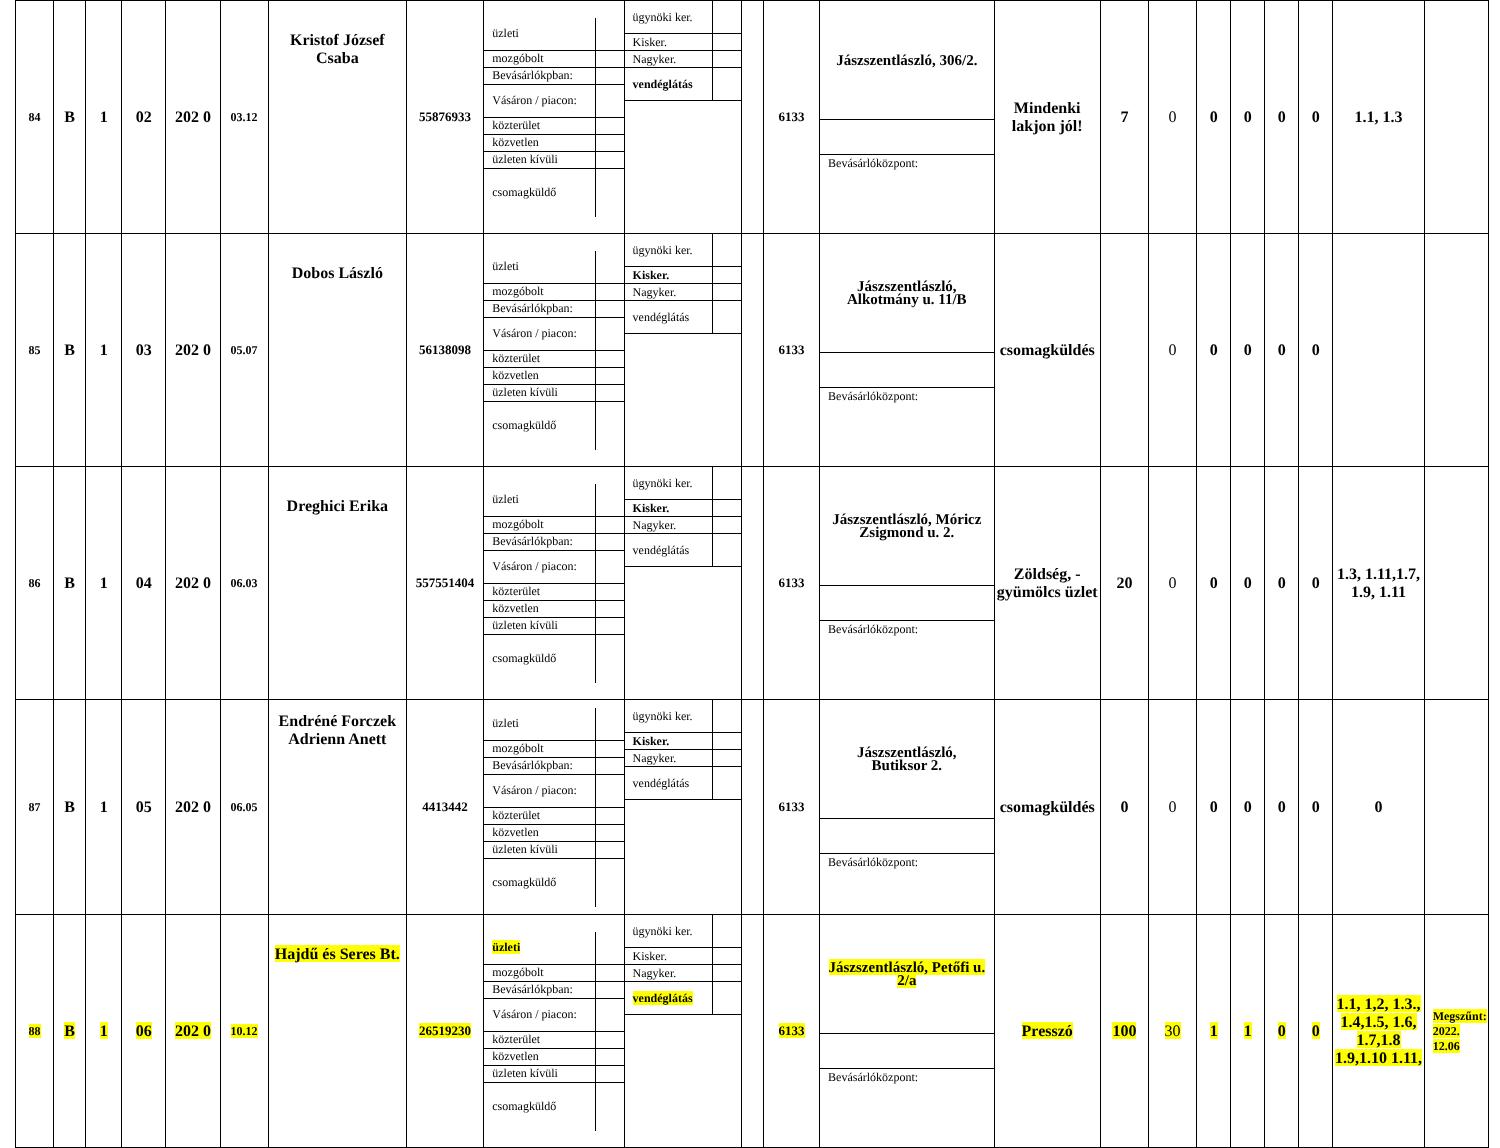| 84 | B | 1 | 02 | 202 0 | 03.12 | Kristof József Csaba | 55876933 | / üzleti / / / mozgóbolt / / / Bevásárlókpban: / / / Vásáron / piacon: / / / közterület / / / közvetlen / / / üzleten kívüli / / / csomagküldő / / | / ügynöki ker. / / / Kisker. / / / Nagyker. / / / vendéglátás / / | | 6133 | / Jászszentlászló, 306/2. / / Bevásárlóközpont: / | Mindenki lakjon jól! | 7 | 0 | 0 | 0 | 0 | 0 | 1.1, 1.3 | |
| 85 | B | 1 | 03 | 202 0 | 05.07 | Dobos László | 56138098 | / üzleti / / / mozgóbolt / / / Bevásárlókpban: / / / Vásáron / piacon: / / / közterület / / / közvetlen / / / üzleten kívüli / / / csomagküldő / / | / ügynöki ker. / / / Kisker. / / / Nagyker. / / / vendéglátás / / | | 6133 | / Jászszentlászló, Alkotmány u. 11/B / / Bevásárlóközpont: / | csomagküldés | | 0 | 0 | 0 | 0 | 0 | | |
| 86 | B | 1 | 04 | 202 0 | 06.03 | Dreghici Erika | 557551404 | / üzleti / / / mozgóbolt / / / Bevásárlókpban: / / / Vásáron / piacon: / / / közterület / / / közvetlen / / / üzleten kívüli / / / csomagküldő / / | / ügynöki ker. / / / Kisker. / / / Nagyker. / / / vendéglátás / / | | 6133 | / Jászszentlászló, Móricz Zsigmond u. 2. / / Bevásárlóközpont: / | Zöldség, - gyümölcs üzlet | 20 | 0 | 0 | 0 | 0 | 0 | 1.3, 1.11,1.7, 1.9, 1.11 | |
| 87 | B | 1 | 05 | 202 0 | 06.05 | Endréné Forczek Adrienn Anett | 4413442 | / üzleti / / / mozgóbolt / / / Bevásárlókpban: / / / Vásáron / piacon: / / / közterület / / / közvetlen / / / üzleten kívüli / / / csomagküldő / / | / ügynöki ker. / / / Kisker. / / / Nagyker. / / / vendéglátás / / | | 6133 | / Jászszentlászló, Butiksor 2. / / Bevásárlóközpont: / | csomagküldés | 0 | 0 | 0 | 0 | 0 | 0 | 0 | |
| 88 | B | 1 | 06 | 202 0 | 10.12 | Hajdű és Seres Bt. | 26519230 | / üzleti / / / mozgóbolt / / / Bevásárlókpban: / / / Vásáron / piacon: / / / közterület / / / közvetlen / / / üzleten kívüli / / / csomagküldő / / | / ügynöki ker. / / / Kisker. / / / Nagyker. / / / vendéglátás / / | | 6133 | / Jászszentlászló, Petőfi u. 2/a / / Bevásárlóközpont: / | Presszó | 100 | 30 | 1 | 1 | 0 | 0 | 1.1, 1,2, 1.3., 1.4,1.5, 1.6, 1.7,1.8 1.9,1.10 1.11, | Megszűnt: 2022. 12.06 |